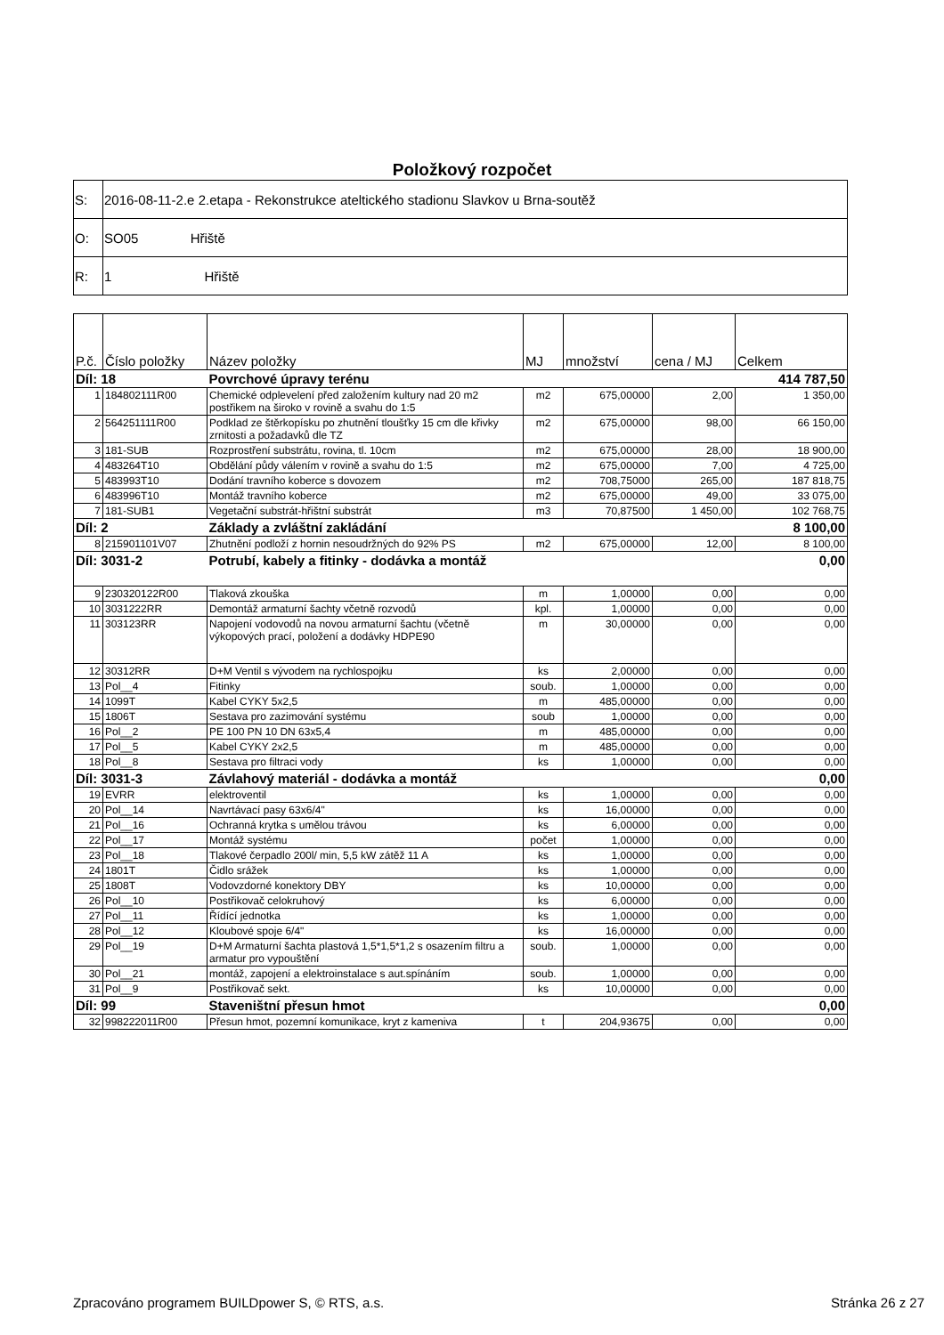Položkový rozpočet
| S: | 2016-08-11-2.e 2.etapa - Rekonstrukce ateltického stadionu Slavkov u Brna-soutěž |
| O: | SO05 Hřiště |
| R: | 1 Hřiště |
| P.č. | Číslo položky | Název položky | MJ | množství | cena / MJ | Celkem |
| --- | --- | --- | --- | --- | --- | --- |
| Díl: 18 | | Povrchové úpravy terénu | | | | 414 787,50 |
| 1 | 184802111R00 | Chemické odplevelení před založením kultury nad 20 m2 postřikem na široko v rovině a svahu do 1:5 | m2 | 675,00000 | 2,00 | 1 350,00 |
| 2 | 564251111R00 | Podklad ze štěrkopísku po zhutnění tloušťky 15 cm dle křivky zrnitosti a požadavků dle TZ | m2 | 675,00000 | 98,00 | 66 150,00 |
| 3 | 181-SUB | Rozprostření substrátu, rovina, tl. 10cm | m2 | 675,00000 | 28,00 | 18 900,00 |
| 4 | 483264T10 | Obdělání půdy válením v rovině a svahu do 1:5 | m2 | 675,00000 | 7,00 | 4 725,00 |
| 5 | 483993T10 | Dodání travního koberce s dovozem | m2 | 708,75000 | 265,00 | 187 818,75 |
| 6 | 483996T10 | Montáž travního koberce | m2 | 675,00000 | 49,00 | 33 075,00 |
| 7 | 181-SUB1 | Vegetační substrát-hřištní substrát | m3 | 70,87500 | 1 450,00 | 102 768,75 |
| Díl: 2 | | Základy a zvláštní zakládání | | | | 8 100,00 |
| 8 | 215901101V07 | Zhutnění podloží z hornin nesoudržných do 92% PS | m2 | 675,00000 | 12,00 | 8 100,00 |
| Díl: 3031-2 | | Potrubí, kabely a fitinky - dodávka a montáž | | | | 0,00 |
| 9 | 230320122R00 | Tlaková zkouška | m | 1,00000 | 0,00 | 0,00 |
| 10 | 3031222RR | Demontáž armaturní šachty včetně rozvodů | kpl. | 1,00000 | 0,00 | 0,00 |
| 11 | 303123RR | Napojení vodovodů na novou armaturní šachtu (včetně výkopových prací, položení a dodávky HDPE90 | m | 30,00000 | 0,00 | 0,00 |
| 12 | 30312RR | D+M Ventil s vývodem na rychlospojku | ks | 2,00000 | 0,00 | 0,00 |
| 13 | Pol__4 | Fitinky | soub. | 1,00000 | 0,00 | 0,00 |
| 14 | 1099T | Kabel CYKY 5x2,5 | m | 485,00000 | 0,00 | 0,00 |
| 15 | 1806T | Sestava pro zazimování systému | soub | 1,00000 | 0,00 | 0,00 |
| 16 | Pol__2 | PE 100 PN 10 DN 63x5,4 | m | 485,00000 | 0,00 | 0,00 |
| 17 | Pol__5 | Kabel CYKY 2x2,5 | m | 485,00000 | 0,00 | 0,00 |
| 18 | Pol__8 | Sestava pro filtraci vody | ks | 1,00000 | 0,00 | 0,00 |
| Díl: 3031-3 | | Závlahový materiál - dodávka a montáž | | | | 0,00 |
| 19 | EVRR | elektroventil | ks | 1,00000 | 0,00 | 0,00 |
| 20 | Pol__14 | Navrtávací pasy 63x6/4" | ks | 16,00000 | 0,00 | 0,00 |
| 21 | Pol__16 | Ochranná krytka s umělou trávou | ks | 6,00000 | 0,00 | 0,00 |
| 22 | Pol__17 | Montáž systému | počet | 1,00000 | 0,00 | 0,00 |
| 23 | Pol__18 | Tlakové čerpadlo 200l/ min, 5,5 kW zátěž 11 A | ks | 1,00000 | 0,00 | 0,00 |
| 24 | 1801T | Čidlo srážek | ks | 1,00000 | 0,00 | 0,00 |
| 25 | 1808T | Vodovzdorné konektory DBY | ks | 10,00000 | 0,00 | 0,00 |
| 26 | Pol__10 | Postřikovač celokruhový | ks | 6,00000 | 0,00 | 0,00 |
| 27 | Pol__11 | Řídící jednotka | ks | 1,00000 | 0,00 | 0,00 |
| 28 | Pol__12 | Kloubové spoje 6/4" | ks | 16,00000 | 0,00 | 0,00 |
| 29 | Pol__19 | D+M Armaturní šachta plastová 1,5*1,5*1,2 s osazením filtru a armatur pro vypouštění | soub. | 1,00000 | 0,00 | 0,00 |
| 30 | Pol__21 | montáž, zapojení a elektroinstalace s aut.spínáním | soub. | 1,00000 | 0,00 | 0,00 |
| 31 | Pol__9 | Postřikovač sekt. | ks | 10,00000 | 0,00 | 0,00 |
| Díl: 99 | | Staveništní přesun hmot | | | | 0,00 |
| 32 | 998222011R00 | Přesun hmot, pozemní komunikace, kryt z kameniva | t | 204,93675 | 0,00 | 0,00 |
Zpracováno programem BUILDpower S, © RTS, a.s. Stránka 26 z 27